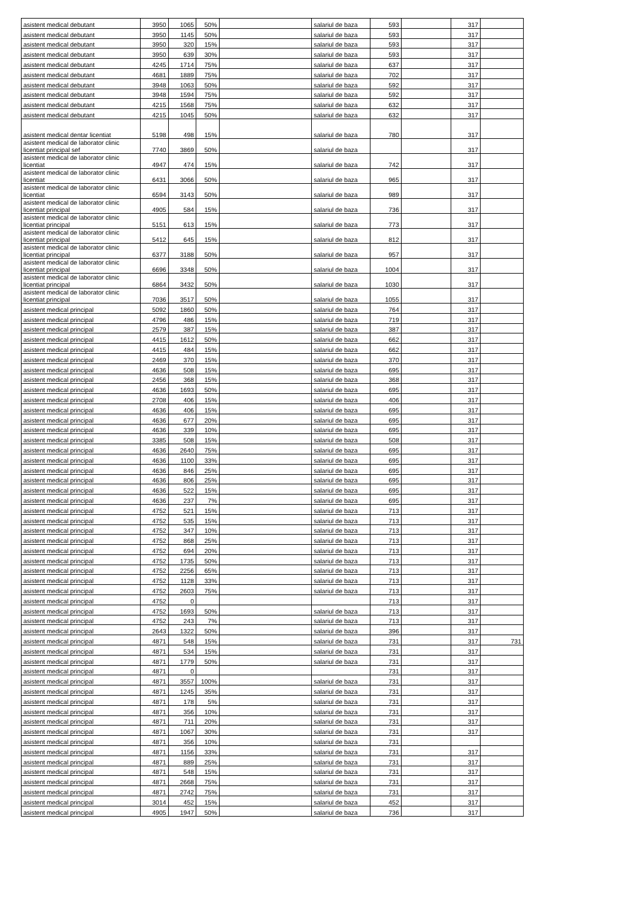| asistent medical debutant | 3950 | 1065 | 50% | | salariul de baza | 593 | | 317 | |
| asistent medical debutant | 3950 | 1145 | 50% | | salariul de baza | 593 | | 317 | |
| asistent medical debutant | 3950 | 320 | 15% | | salariul de baza | 593 | | 317 | |
| asistent medical debutant | 3950 | 639 | 30% | | salariul de baza | 593 | | 317 | |
| asistent medical debutant | 4245 | 1714 | 75% | | salariul de baza | 637 | | 317 | |
| asistent medical debutant | 4681 | 1889 | 75% | | salariul de baza | 702 | | 317 | |
| asistent medical debutant | 3948 | 1063 | 50% | | salariul de baza | 592 | | 317 | |
| asistent medical debutant | 3948 | 1594 | 75% | | salariul de baza | 592 | | 317 | |
| asistent medical debutant | 4215 | 1568 | 75% | | salariul de baza | 632 | | 317 | |
| asistent medical debutant | 4215 | 1045 | 50% | | salariul de baza | 632 | | 317 | |
| asistent medical dentar licentiat | 5198 | 498 | 15% | | salariul de baza | 780 | | 317 | |
| asistent medical de laborator clinic licentiat principal sef | 7740 | 3869 | 50% | | salariul de baza | | | 317 | |
| asistent medical de laborator clinic licentiat | 4947 | 474 | 15% | | salariul de baza | 742 | | 317 | |
| asistent medical de laborator clinic licentiat | 6431 | 3066 | 50% | | salariul de baza | 965 | | 317 | |
| asistent medical de laborator clinic licentiat | 6594 | 3143 | 50% | | salariul de baza | 989 | | 317 | |
| asistent medical de laborator clinic licentiat principal | 4905 | 584 | 15% | | salariul de baza | 736 | | 317 | |
| asistent medical de laborator clinic licentiat principal | 5151 | 613 | 15% | | salariul de baza | 773 | | 317 | |
| asistent medical de laborator clinic licentiat principal | 5412 | 645 | 15% | | salariul de baza | 812 | | 317 | |
| asistent medical de laborator clinic licentiat principal | 6377 | 3188 | 50% | | salariul de baza | 957 | | 317 | |
| asistent medical de laborator clinic licentiat principal | 6696 | 3348 | 50% | | salariul de baza | 1004 | | 317 | |
| asistent medical de laborator clinic licentiat principal | 6864 | 3432 | 50% | | salariul de baza | 1030 | | 317 | |
| asistent medical de laborator clinic licentiat principal | 7036 | 3517 | 50% | | salariul de baza | 1055 | | 317 | |
| asistent medical principal | 5092 | 1860 | 50% | | salariul de baza | 764 | | 317 | |
| asistent medical principal | 4796 | 486 | 15% | | salariul de baza | 719 | | 317 | |
| asistent medical principal | 2579 | 387 | 15% | | salariul de baza | 387 | | 317 | |
| asistent medical principal | 4415 | 1612 | 50% | | salariul de baza | 662 | | 317 | |
| asistent medical principal | 4415 | 484 | 15% | | salariul de baza | 662 | | 317 | |
| asistent medical principal | 2469 | 370 | 15% | | salariul de baza | 370 | | 317 | |
| asistent medical principal | 4636 | 508 | 15% | | salariul de baza | 695 | | 317 | |
| asistent medical principal | 2456 | 368 | 15% | | salariul de baza | 368 | | 317 | |
| asistent medical principal | 4636 | 1693 | 50% | | salariul de baza | 695 | | 317 | |
| asistent medical principal | 2708 | 406 | 15% | | salariul de baza | 406 | | 317 | |
| asistent medical principal | 4636 | 406 | 15% | | salariul de baza | 695 | | 317 | |
| asistent medical principal | 4636 | 677 | 20% | | salariul de baza | 695 | | 317 | |
| asistent medical principal | 4636 | 339 | 10% | | salariul de baza | 695 | | 317 | |
| asistent medical principal | 3385 | 508 | 15% | | salariul de baza | 508 | | 317 | |
| asistent medical principal | 4636 | 2640 | 75% | | salariul de baza | 695 | | 317 | |
| asistent medical principal | 4636 | 1100 | 33% | | salariul de baza | 695 | | 317 | |
| asistent medical principal | 4636 | 846 | 25% | | salariul de baza | 695 | | 317 | |
| asistent medical principal | 4636 | 806 | 25% | | salariul de baza | 695 | | 317 | |
| asistent medical principal | 4636 | 522 | 15% | | salariul de baza | 695 | | 317 | |
| asistent medical principal | 4636 | 237 | 7% | | salariul de baza | 695 | | 317 | |
| asistent medical principal | 4752 | 521 | 15% | | salariul de baza | 713 | | 317 | |
| asistent medical principal | 4752 | 535 | 15% | | salariul de baza | 713 | | 317 | |
| asistent medical principal | 4752 | 347 | 10% | | salariul de baza | 713 | | 317 | |
| asistent medical principal | 4752 | 868 | 25% | | salariul de baza | 713 | | 317 | |
| asistent medical principal | 4752 | 694 | 20% | | salariul de baza | 713 | | 317 | |
| asistent medical principal | 4752 | 1735 | 50% | | salariul de baza | 713 | | 317 | |
| asistent medical principal | 4752 | 2256 | 65% | | salariul de baza | 713 | | 317 | |
| asistent medical principal | 4752 | 1128 | 33% | | salariul de baza | 713 | | 317 | |
| asistent medical principal | 4752 | 2603 | 75% | | salariul de baza | 713 | | 317 | |
| asistent medical principal | 4752 | 0 | | | | 713 | | 317 | |
| asistent medical principal | 4752 | 1693 | 50% | | salariul de baza | 713 | | 317 | |
| asistent medical principal | 4752 | 243 | 7% | | salariul de baza | 713 | | 317 | |
| asistent medical principal | 2643 | 1322 | 50% | | salariul de baza | 396 | | 317 | |
| asistent medical principal | 4871 | 548 | 15% | | salariul de baza | 731 | | 317 | 731 |
| asistent medical principal | 4871 | 534 | 15% | | salariul de baza | 731 | | 317 | |
| asistent medical principal | 4871 | 1779 | 50% | | salariul de baza | 731 | | 317 | |
| asistent medical principal | 4871 | 0 | | | | 731 | | 317 | |
| asistent medical principal | 4871 | 3557 | 100% | | salariul de baza | 731 | | 317 | |
| asistent medical principal | 4871 | 1245 | 35% | | salariul de baza | 731 | | 317 | |
| asistent medical principal | 4871 | 178 | 5% | | salariul de baza | 731 | | 317 | |
| asistent medical principal | 4871 | 356 | 10% | | salariul de baza | 731 | | 317 | |
| asistent medical principal | 4871 | 711 | 20% | | salariul de baza | 731 | | 317 | |
| asistent medical principal | 4871 | 1067 | 30% | | salariul de baza | 731 | | 317 | |
| asistent medical principal | 4871 | 356 | 10% | | salariul de baza | 731 | | | |
| asistent medical principal | 4871 | 1156 | 33% | | salariul de baza | 731 | | 317 | |
| asistent medical principal | 4871 | 889 | 25% | | salariul de baza | 731 | | 317 | |
| asistent medical principal | 4871 | 548 | 15% | | salariul de baza | 731 | | 317 | |
| asistent medical principal | 4871 | 2668 | 75% | | salariul de baza | 731 | | 317 | |
| asistent medical principal | 4871 | 2742 | 75% | | salariul de baza | 731 | | 317 | |
| asistent medical principal | 3014 | 452 | 15% | | salariul de baza | 452 | | 317 | |
| asistent medical principal | 4905 | 1947 | 50% | | salariul de baza | 736 | | 317 | |